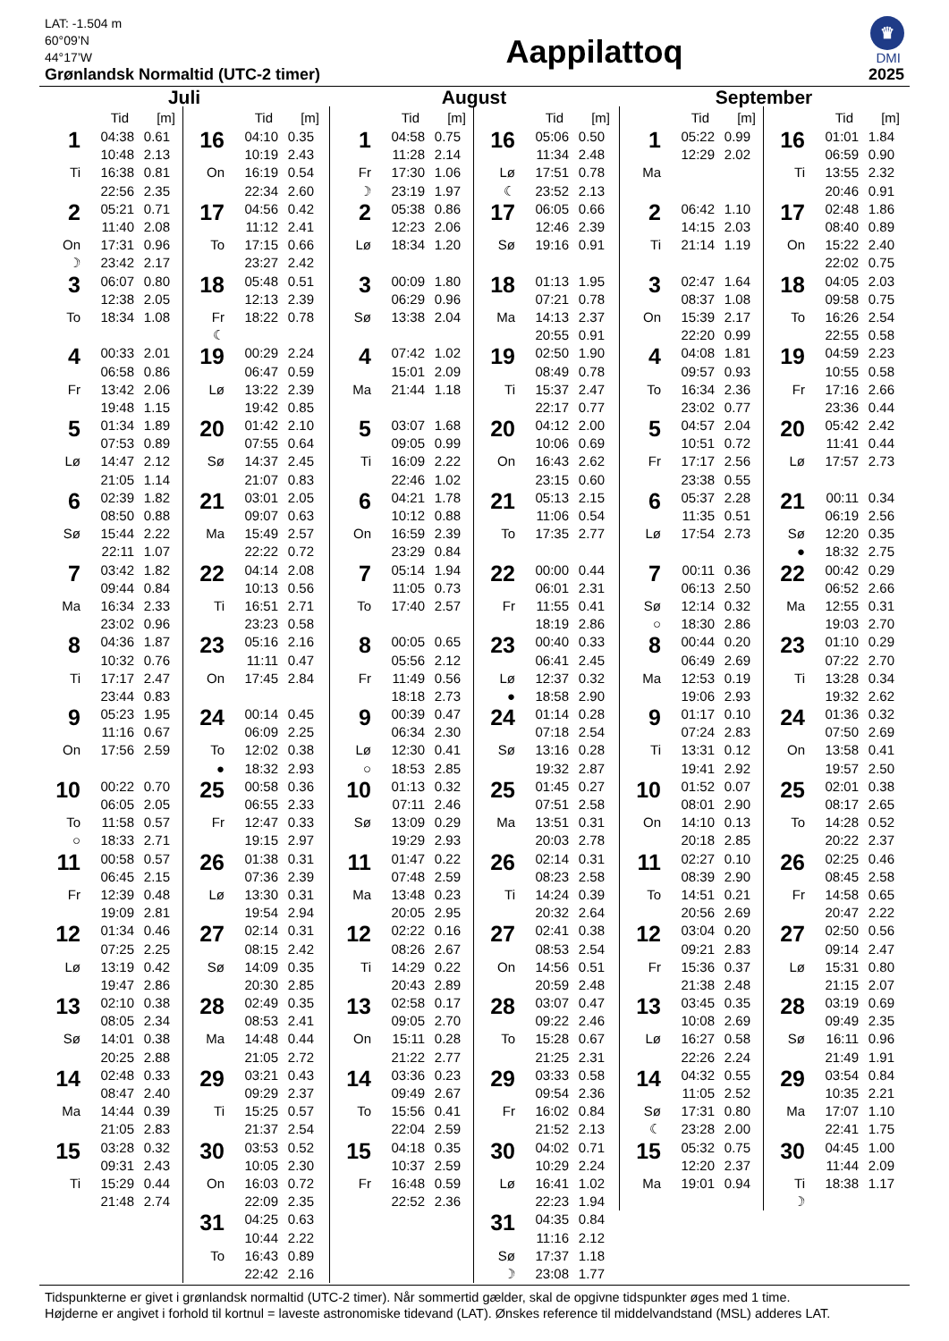LAT: -1.504 m
60°09’N
44°17’W
Grønlandsk Normaltid (UTC-2 timer)
Aappilattoq
♛
DMI
2025
Juli
| | Tid | [m] |
| --- | --- | --- |
| 1 | 04:38 | 0.61 |
| | 10:48 | 2.13 |
| Ti | 16:38 | 0.81 |
| | 22:56 | 2.35 |
| 2 | 05:21 | 0.71 |
| | 11:40 | 2.08 |
| On | 17:31 | 0.96 |
| ☽ | 23:42 | 2.17 |
| 3 | 06:07 | 0.80 |
| | 12:38 | 2.05 |
| To | 18:34 | 1.08 |
| 4 | 00:33 | 2.01 |
| | 06:58 | 0.86 |
| Fr | 13:42 | 2.06 |
| | 19:48 | 1.15 |
| 5 | 01:34 | 1.89 |
| | 07:53 | 0.89 |
| Lø | 14:47 | 2.12 |
| | 21:05 | 1.14 |
| 6 | 02:39 | 1.82 |
| | 08:50 | 0.88 |
| Sø | 15:44 | 2.22 |
| | 22:11 | 1.07 |
| 7 | 03:42 | 1.82 |
| | 09:44 | 0.84 |
| Ma | 16:34 | 2.33 |
| | 23:02 | 0.96 |
| 8 | 04:36 | 1.87 |
| | 10:32 | 0.76 |
| Ti | 17:17 | 2.47 |
| | 23:44 | 0.83 |
| 9 | 05:23 | 1.95 |
| | 11:16 | 0.67 |
| On | 17:56 | 2.59 |
| 10 | 00:22 | 0.70 |
| | 06:05 | 2.05 |
| To | 11:58 | 0.57 |
| ○ | 18:33 | 2.71 |
| 11 | 00:58 | 0.57 |
| | 06:45 | 2.15 |
| Fr | 12:39 | 0.48 |
| | 19:09 | 2.81 |
| 12 | 01:34 | 0.46 |
| | 07:25 | 2.25 |
| Lø | 13:19 | 0.42 |
| | 19:47 | 2.86 |
| 13 | 02:10 | 0.38 |
| | 08:05 | 2.34 |
| Sø | 14:01 | 0.38 |
| | 20:25 | 2.88 |
| 14 | 02:48 | 0.33 |
| | 08:47 | 2.40 |
| Ma | 14:44 | 0.39 |
| | 21:05 | 2.83 |
| 15 | 03:28 | 0.32 |
| | 09:31 | 2.43 |
| Ti | 15:29 | 0.44 |
| | 21:48 | 2.74 |
| | Tid | [m] |
| --- | --- | --- |
| 16 | 04:10 | 0.35 |
| | 10:19 | 2.43 |
| On | 16:19 | 0.54 |
| | 22:34 | 2.60 |
| 17 | 04:56 | 0.42 |
| | 11:12 | 2.41 |
| To | 17:15 | 0.66 |
| | 23:27 | 2.42 |
| 18 | 05:48 | 0.51 |
| | 12:13 | 2.39 |
| Fr | 18:22 | 0.78 |
| ☾ | | |
| 19 | 00:29 | 2.24 |
| | 06:47 | 0.59 |
| Lø | 13:22 | 2.39 |
| | 19:42 | 0.85 |
| 20 | 01:42 | 2.10 |
| | 07:55 | 0.64 |
| Sø | 14:37 | 2.45 |
| | 21:07 | 0.83 |
| 21 | 03:01 | 2.05 |
| | 09:07 | 0.63 |
| Ma | 15:49 | 2.57 |
| | 22:22 | 0.72 |
| 22 | 04:14 | 2.08 |
| | 10:13 | 0.56 |
| Ti | 16:51 | 2.71 |
| | 23:23 | 0.58 |
| 23 | 05:16 | 2.16 |
| | 11:11 | 0.47 |
| On | 17:45 | 2.84 |
| 24 | 00:14 | 0.45 |
| | 06:09 | 2.25 |
| To | 12:02 | 0.38 |
| ● | 18:32 | 2.93 |
| 25 | 00:58 | 0.36 |
| | 06:55 | 2.33 |
| Fr | 12:47 | 0.33 |
| | 19:15 | 2.97 |
| 26 | 01:38 | 0.31 |
| | 07:36 | 2.39 |
| Lø | 13:30 | 0.31 |
| | 19:54 | 2.94 |
| 27 | 02:14 | 0.31 |
| | 08:15 | 2.42 |
| Sø | 14:09 | 0.35 |
| | 20:30 | 2.85 |
| 28 | 02:49 | 0.35 |
| | 08:53 | 2.41 |
| Ma | 14:48 | 0.44 |
| | 21:05 | 2.72 |
| 29 | 03:21 | 0.43 |
| | 09:29 | 2.37 |
| Ti | 15:25 | 0.57 |
| | 21:37 | 2.54 |
| 30 | 03:53 | 0.52 |
| | 10:05 | 2.30 |
| On | 16:03 | 0.72 |
| | 22:09 | 2.35 |
| 31 | 04:25 | 0.63 |
| | 10:44 | 2.22 |
| To | 16:43 | 0.89 |
| | 22:42 | 2.16 |
August
| | Tid | [m] |
| --- | --- | --- |
| 1 | 04:58 | 0.75 |
| | 11:28 | 2.14 |
| Fr | 17:30 | 1.06 |
| ☽ | 23:19 | 1.97 |
| 2 | 05:38 | 0.86 |
| | 12:23 | 2.06 |
| Lø | 18:34 | 1.20 |
| 3 | 00:09 | 1.80 |
| | 06:29 | 0.96 |
| Sø | 13:38 | 2.04 |
| 4 | 07:42 | 1.02 |
| | 15:01 | 2.09 |
| Ma | 21:44 | 1.18 |
| 5 | 03:07 | 1.68 |
| | 09:05 | 0.99 |
| Ti | 16:09 | 2.22 |
| | 22:46 | 1.02 |
| 6 | 04:21 | 1.78 |
| | 10:12 | 0.88 |
| On | 16:59 | 2.39 |
| | 23:29 | 0.84 |
| 7 | 05:14 | 1.94 |
| | 11:05 | 0.73 |
| To | 17:40 | 2.57 |
| 8 | 00:05 | 0.65 |
| | 05:56 | 2.12 |
| Fr | 11:49 | 0.56 |
| | 18:18 | 2.73 |
| 9 | 00:39 | 0.47 |
| | 06:34 | 2.30 |
| Lø | 12:30 | 0.41 |
| ○ | 18:53 | 2.85 |
| 10 | 01:13 | 0.32 |
| | 07:11 | 2.46 |
| Sø | 13:09 | 0.29 |
| | 19:29 | 2.93 |
| 11 | 01:47 | 0.22 |
| | 07:48 | 2.59 |
| Ma | 13:48 | 0.23 |
| | 20:05 | 2.95 |
| 12 | 02:22 | 0.16 |
| | 08:26 | 2.67 |
| Ti | 14:29 | 0.22 |
| | 20:43 | 2.89 |
| 13 | 02:58 | 0.17 |
| | 09:05 | 2.70 |
| On | 15:11 | 0.28 |
| | 21:22 | 2.77 |
| 14 | 03:36 | 0.23 |
| | 09:49 | 2.67 |
| To | 15:56 | 0.41 |
| | 22:04 | 2.59 |
| 15 | 04:18 | 0.35 |
| | 10:37 | 2.59 |
| Fr | 16:48 | 0.59 |
| | 22:52 | 2.36 |
| | Tid | [m] |
| --- | --- | --- |
| 16 | 05:06 | 0.50 |
| | 11:34 | 2.48 |
| Lø | 17:51 | 0.78 |
| ☾ | 23:52 | 2.13 |
| 17 | 06:05 | 0.66 |
| | 12:46 | 2.39 |
| Sø | 19:16 | 0.91 |
| 18 | 01:13 | 1.95 |
| | 07:21 | 0.78 |
| Ma | 14:13 | 2.37 |
| | 20:55 | 0.91 |
| 19 | 02:50 | 1.90 |
| | 08:49 | 0.78 |
| Ti | 15:37 | 2.47 |
| | 22:17 | 0.77 |
| 20 | 04:12 | 2.00 |
| | 10:06 | 0.69 |
| On | 16:43 | 2.62 |
| | 23:15 | 0.60 |
| 21 | 05:13 | 2.15 |
| | 11:06 | 0.54 |
| To | 17:35 | 2.77 |
| 22 | 00:00 | 0.44 |
| | 06:01 | 2.31 |
| Fr | 11:55 | 0.41 |
| | 18:19 | 2.86 |
| 23 | 00:40 | 0.33 |
| | 06:41 | 2.45 |
| Lø | 12:37 | 0.32 |
| ● | 18:58 | 2.90 |
| 24 | 01:14 | 0.28 |
| | 07:18 | 2.54 |
| Sø | 13:16 | 0.28 |
| | 19:32 | 2.87 |
| 25 | 01:45 | 0.27 |
| | 07:51 | 2.58 |
| Ma | 13:51 | 0.31 |
| | 20:03 | 2.78 |
| 26 | 02:14 | 0.31 |
| | 08:23 | 2.58 |
| Ti | 14:24 | 0.39 |
| | 20:32 | 2.64 |
| 27 | 02:41 | 0.38 |
| | 08:53 | 2.54 |
| On | 14:56 | 0.51 |
| | 20:59 | 2.48 |
| 28 | 03:07 | 0.47 |
| | 09:22 | 2.46 |
| To | 15:28 | 0.67 |
| | 21:25 | 2.31 |
| 29 | 03:33 | 0.58 |
| | 09:54 | 2.36 |
| Fr | 16:02 | 0.84 |
| | 21:52 | 2.13 |
| 30 | 04:02 | 0.71 |
| | 10:29 | 2.24 |
| Lø | 16:41 | 1.02 |
| | 22:23 | 1.94 |
| 31 | 04:35 | 0.84 |
| | 11:16 | 2.12 |
| Sø | 17:37 | 1.18 |
| ☽ | 23:08 | 1.77 |
September
| | Tid | [m] |
| --- | --- | --- |
| 1 | 05:22 | 0.99 |
| | 12:29 | 2.02 |
| Ma | | |
| 2 | 06:42 | 1.10 |
| | 14:15 | 2.03 |
| Ti | 21:14 | 1.19 |
| 3 | 02:47 | 1.64 |
| | 08:37 | 1.08 |
| On | 15:39 | 2.17 |
| | 22:20 | 0.99 |
| 4 | 04:08 | 1.81 |
| | 09:57 | 0.93 |
| To | 16:34 | 2.36 |
| | 23:02 | 0.77 |
| 5 | 04:57 | 2.04 |
| | 10:51 | 0.72 |
| Fr | 17:17 | 2.56 |
| | 23:38 | 0.55 |
| 6 | 05:37 | 2.28 |
| | 11:35 | 0.51 |
| Lø | 17:54 | 2.73 |
| 7 | 00:11 | 0.36 |
| | 06:13 | 2.50 |
| Sø | 12:14 | 0.32 |
| ○ | 18:30 | 2.86 |
| 8 | 00:44 | 0.20 |
| | 06:49 | 2.69 |
| Ma | 12:53 | 0.19 |
| | 19:06 | 2.93 |
| 9 | 01:17 | 0.10 |
| | 07:24 | 2.83 |
| Ti | 13:31 | 0.12 |
| | 19:41 | 2.92 |
| 10 | 01:52 | 0.07 |
| | 08:01 | 2.90 |
| On | 14:10 | 0.13 |
| | 20:18 | 2.85 |
| 11 | 02:27 | 0.10 |
| | 08:39 | 2.90 |
| To | 14:51 | 0.21 |
| | 20:56 | 2.69 |
| 12 | 03:04 | 0.20 |
| | 09:21 | 2.83 |
| Fr | 15:36 | 0.37 |
| | 21:38 | 2.48 |
| 13 | 03:45 | 0.35 |
| | 10:08 | 2.69 |
| Lø | 16:27 | 0.58 |
| | 22:26 | 2.24 |
| 14 | 04:32 | 0.55 |
| | 11:05 | 2.52 |
| Sø | 17:31 | 0.80 |
| ☾ | 23:28 | 2.00 |
| 15 | 05:32 | 0.75 |
| | 12:20 | 2.37 |
| Ma | 19:01 | 0.94 |
| | Tid | [m] |
| --- | --- | --- |
| 16 | 01:01 | 1.84 |
| | 06:59 | 0.90 |
| Ti | 13:55 | 2.32 |
| | 20:46 | 0.91 |
| 17 | 02:48 | 1.86 |
| | 08:40 | 0.89 |
| On | 15:22 | 2.40 |
| | 22:02 | 0.75 |
| 18 | 04:05 | 2.03 |
| | 09:58 | 0.75 |
| To | 16:26 | 2.54 |
| | 22:55 | 0.58 |
| 19 | 04:59 | 2.23 |
| | 10:55 | 0.58 |
| Fr | 17:16 | 2.66 |
| | 23:36 | 0.44 |
| 20 | 05:42 | 2.42 |
| | 11:41 | 0.44 |
| Lø | 17:57 | 2.73 |
| 21 | 00:11 | 0.34 |
| | 06:19 | 2.56 |
| Sø | 12:20 | 0.35 |
| ● | 18:32 | 2.75 |
| 22 | 00:42 | 0.29 |
| | 06:52 | 2.66 |
| Ma | 12:55 | 0.31 |
| | 19:03 | 2.70 |
| 23 | 01:10 | 0.29 |
| | 07:22 | 2.70 |
| Ti | 13:28 | 0.34 |
| | 19:32 | 2.62 |
| 24 | 01:36 | 0.32 |
| | 07:50 | 2.69 |
| On | 13:58 | 0.41 |
| | 19:57 | 2.50 |
| 25 | 02:01 | 0.38 |
| | 08:17 | 2.65 |
| To | 14:28 | 0.52 |
| | 20:22 | 2.37 |
| 26 | 02:25 | 0.46 |
| | 08:45 | 2.58 |
| Fr | 14:58 | 0.65 |
| | 20:47 | 2.22 |
| 27 | 02:50 | 0.56 |
| | 09:14 | 2.47 |
| Lø | 15:31 | 0.80 |
| | 21:15 | 2.07 |
| 28 | 03:19 | 0.69 |
| | 09:49 | 2.35 |
| Sø | 16:11 | 0.96 |
| | 21:49 | 1.91 |
| 29 | 03:54 | 0.84 |
| | 10:35 | 2.21 |
| Ma | 17:07 | 1.10 |
| | 22:41 | 1.75 |
| 30 | 04:45 | 1.00 |
| | 11:44 | 2.09 |
| Ti | 18:38 | 1.17 |
| ☽ | | |
Tidspunkterne er givet i grønlandsk normaltid (UTC-2 timer). Når sommertid gælder, skal de opgivne tidspunkter øges med 1 time.
Højderne er angivet i forhold til kortnul = laveste astronomiske tidevand (LAT). Ønskes reference til middelvandstand (MSL) adderes LAT.